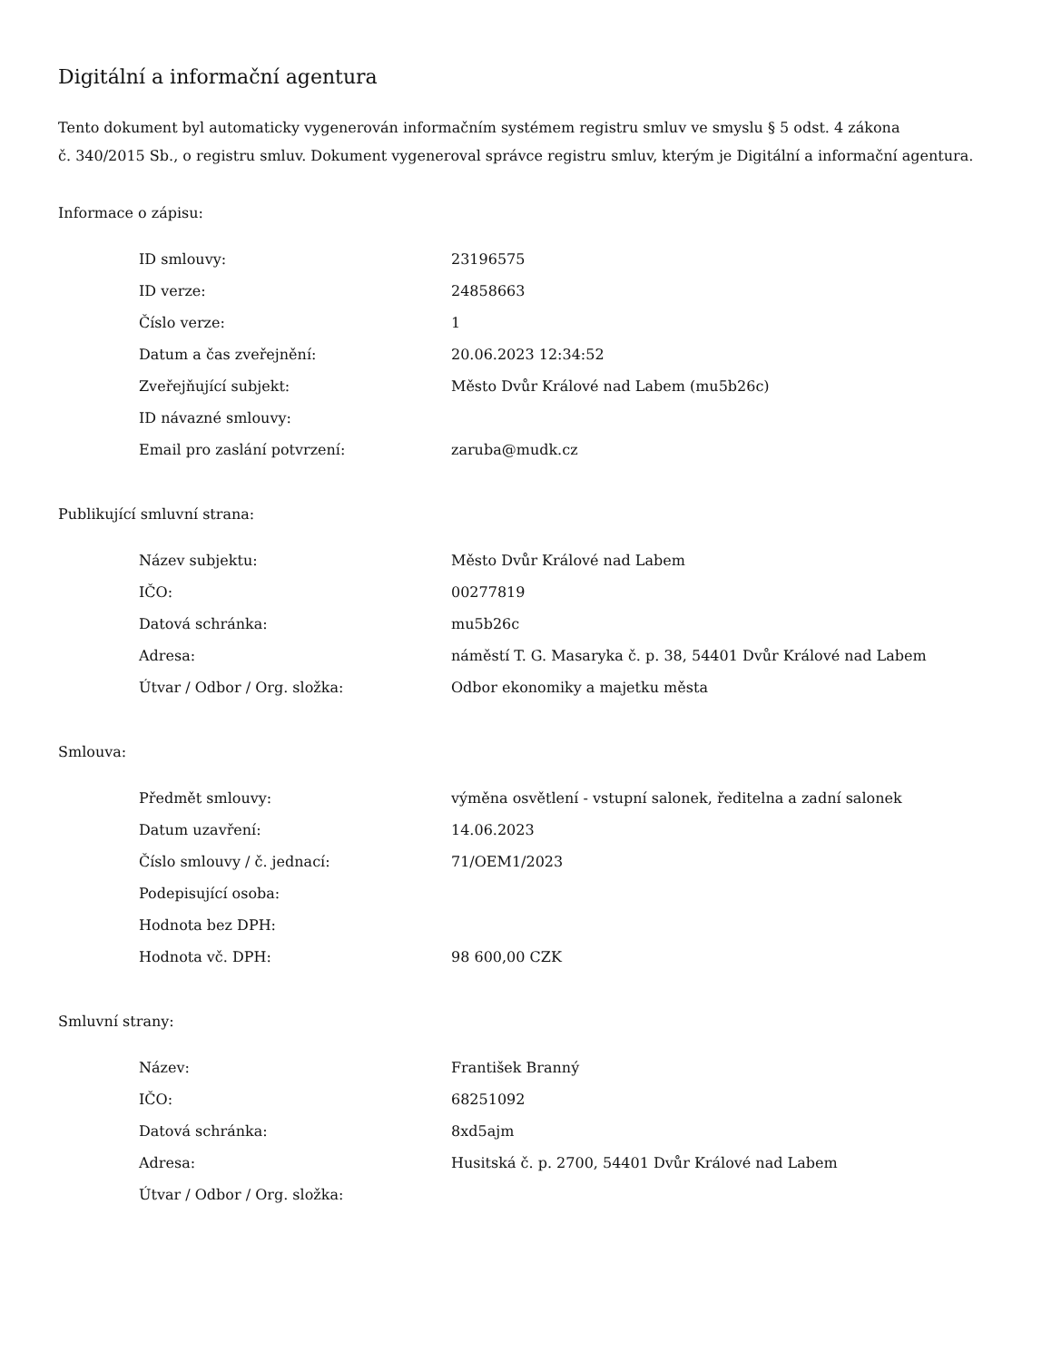Digitální a informační agentura
Tento dokument byl automaticky vygenerován informačním systémem registru smluv ve smyslu § 5 odst. 4 zákona
č. 340/2015 Sb., o registru smluv. Dokument vygeneroval správce registru smluv, kterým je Digitální a informační agentura.
Informace o zápisu:
| ID smlouvy: | 23196575 |
| ID verze: | 24858663 |
| Číslo verze: | 1 |
| Datum a čas zveřejnění: | 20.06.2023 12:34:52 |
| Zveřejňující subjekt: | Město Dvůr Králové nad Labem (mu5b26c) |
| ID návazné smlouvy: | |
| Email pro zaslání potvrzení: | zaruba@mudk.cz |
Publikující smluvní strana:
| Název subjektu: | Město Dvůr Králové nad Labem |
| IČO: | 00277819 |
| Datová schránka: | mu5b26c |
| Adresa: | náměstí T. G. Masaryka č. p. 38, 54401 Dvůr Králové nad Labem |
| Útvar / Odbor / Org. složka: | Odbor ekonomiky a majetku města |
Smlouva:
| Předmět smlouvy: | výměna osvětlení - vstupní salonek, ředitelna a zadní salonek |
| Datum uzavření: | 14.06.2023 |
| Číslo smlouvy / č. jednací: | 71/OEM1/2023 |
| Podepisující osoba: | |
| Hodnota bez DPH: | |
| Hodnota vč. DPH: | 98 600,00 CZK |
Smluvní strany:
| Název: | František Branný |
| IČO: | 68251092 |
| Datová schránka: | 8xd5ajm |
| Adresa: | Husitská č. p. 2700, 54401 Dvůr Králové nad Labem |
| Útvar / Odbor / Org. složka: | |